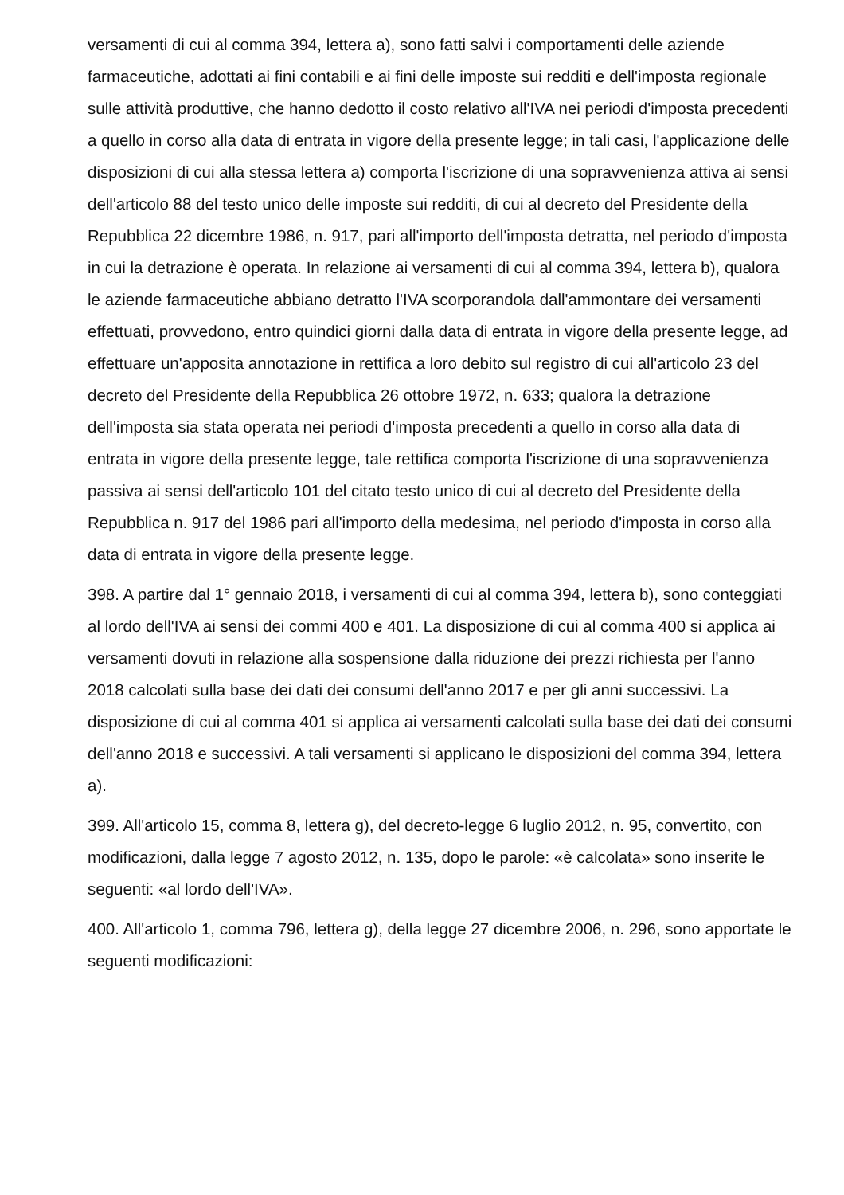versamenti di cui al comma 394, lettera a), sono fatti salvi i comportamenti delle aziende farmaceutiche, adottati ai fini contabili e ai fini delle imposte sui redditi e dell'imposta regionale sulle attività produttive, che hanno dedotto il costo relativo all'IVA nei periodi d'imposta precedenti a quello in corso alla data di entrata in vigore della presente legge; in tali casi, l'applicazione delle disposizioni di cui alla stessa lettera a) comporta l'iscrizione di una sopravvenienza attiva ai sensi dell'articolo 88 del testo unico delle imposte sui redditi, di cui al decreto del Presidente della Repubblica 22 dicembre 1986, n. 917, pari all'importo dell'imposta detratta, nel periodo d'imposta in cui la detrazione è operata. In relazione ai versamenti di cui al comma 394, lettera b), qualora le aziende farmaceutiche abbiano detratto l'IVA scorporandola dall'ammontare dei versamenti effettuati, provvedono, entro quindici giorni dalla data di entrata in vigore della presente legge, ad effettuare un'apposita annotazione in rettifica a loro debito sul registro di cui all'articolo 23 del decreto del Presidente della Repubblica 26 ottobre 1972, n. 633; qualora la detrazione dell'imposta sia stata operata nei periodi d'imposta precedenti a quello in corso alla data di entrata in vigore della presente legge, tale rettifica comporta l'iscrizione di una sopravvenienza passiva ai sensi dell'articolo 101 del citato testo unico di cui al decreto del Presidente della Repubblica n. 917 del 1986 pari all'importo della medesima, nel periodo d'imposta in corso alla data di entrata in vigore della presente legge.
398. A partire dal 1° gennaio 2018, i versamenti di cui al comma 394, lettera b), sono conteggiati al lordo dell'IVA ai sensi dei commi 400 e 401. La disposizione di cui al comma 400 si applica ai versamenti dovuti in relazione alla sospensione dalla riduzione dei prezzi richiesta per l'anno 2018 calcolati sulla base dei dati dei consumi dell'anno 2017 e per gli anni successivi. La disposizione di cui al comma 401 si applica ai versamenti calcolati sulla base dei dati dei consumi dell'anno 2018 e successivi. A tali versamenti si applicano le disposizioni del comma 394, lettera a).
399. All'articolo 15, comma 8, lettera g), del decreto-legge 6 luglio 2012, n. 95, convertito, con modificazioni, dalla legge 7 agosto 2012, n. 135, dopo le parole: «è calcolata» sono inserite le seguenti: «al lordo dell'IVA».
400. All'articolo 1, comma 796, lettera g), della legge 27 dicembre 2006, n. 296, sono apportate le seguenti modificazioni: